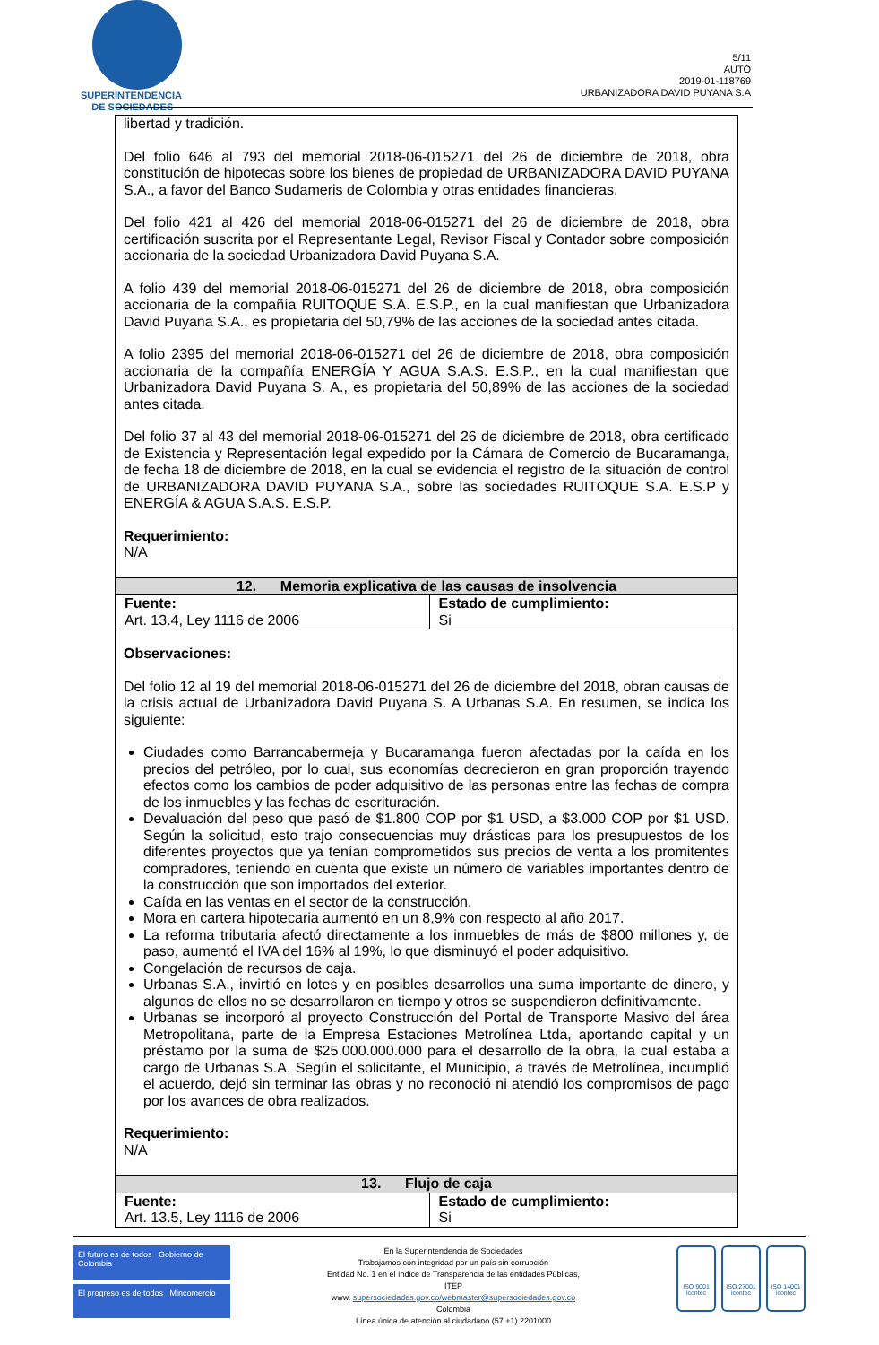SUPERINTENDENCIA
DE SOCIEDADES
5/11
AUTO
2019-01-118769
URBANIZADORA DAVID PUYANA S.A
libertad y tradición.
Del folio 646 al 793 del memorial 2018-06-015271 del 26 de diciembre de 2018, obra constitución de hipotecas sobre los bienes de propiedad de URBANIZADORA DAVID PUYANA S.A., a favor del Banco Sudameris de Colombia y otras entidades financieras.
Del folio 421 al 426 del memorial 2018-06-015271 del 26 de diciembre de 2018, obra certificación suscrita por el Representante Legal, Revisor Fiscal y Contador sobre composición accionaria de la sociedad Urbanizadora David Puyana S.A.
A folio 439 del memorial 2018-06-015271 del 26 de diciembre de 2018, obra composición accionaria de la compañía RUITOQUE S.A. E.S.P., en la cual manifiestan que Urbanizadora David Puyana S.A., es propietaria del 50,79% de las acciones de la sociedad antes citada.
A folio 2395 del memorial 2018-06-015271 del 26 de diciembre de 2018, obra composición accionaria de la compañía ENERGÍA Y AGUA S.A.S. E.S.P., en la cual manifiestan que Urbanizadora David Puyana S. A., es propietaria del 50,89% de las acciones de la sociedad antes citada.
Del folio 37 al 43 del memorial 2018-06-015271 del 26 de diciembre de 2018, obra certificado de Existencia y Representación legal expedido por la Cámara de Comercio de Bucaramanga, de fecha 18 de diciembre de 2018, en la cual se evidencia el registro de la situación de control de URBANIZADORA DAVID PUYANA S.A., sobre las sociedades RUITOQUE S.A. E.S.P y ENERGÍA & AGUA S.A.S. E.S.P.
Requerimiento:
N/A
| 12. Memoria explicativa de las causas de insolvencia | |
| --- | --- |
| Fuente: Art. 13.4, Ley 1116 de 2006 | Estado de cumplimiento: Si |
Observaciones:
Del folio 12 al 19 del memorial 2018-06-015271 del 26 de diciembre del 2018, obran causas de la crisis actual de Urbanizadora David Puyana S. A Urbanas S.A. En resumen, se indica los siguiente:
Ciudades como Barrancabermeja y Bucaramanga fueron afectadas por la caída en los precios del petróleo, por lo cual, sus economías decrecieron en gran proporción trayendo efectos como los cambios de poder adquisitivo de las personas entre las fechas de compra de los inmuebles y las fechas de escrituración.
Devaluación del peso que pasó de $1.800 COP por $1 USD, a $3.000 COP por $1 USD. Según la solicitud, esto trajo consecuencias muy drásticas para los presupuestos de los diferentes proyectos que ya tenían comprometidos sus precios de venta a los promitentes compradores, teniendo en cuenta que existe un número de variables importantes dentro de la construcción que son importados del exterior.
Caída en las ventas en el sector de la construcción.
Mora en cartera hipotecaria aumentó en un 8,9% con respecto al año 2017.
La reforma tributaria afectó directamente a los inmuebles de más de $800 millones y, de paso, aumentó el IVA del 16% al 19%, lo que disminuyó el poder adquisitivo.
Congelación de recursos de caja.
Urbanas S.A., invirtió en lotes y en posibles desarrollos una suma importante de dinero, y algunos de ellos no se desarrollaron en tiempo y otros se suspendieron definitivamente.
Urbanas se incorporó al proyecto Construcción del Portal de Transporte Masivo del área Metropolitana, parte de la Empresa Estaciones Metrolínea Ltda, aportando capital y un préstamo por la suma de $25.000.000.000 para el desarrollo de la obra, la cual estaba a cargo de Urbanas S.A. Según el solicitante, el Municipio, a través de Metrolínea, incumplió el acuerdo, dejó sin terminar las obras y no reconoció ni atendió los compromisos de pago por los avances de obra realizados.
Requerimiento:
N/A
| 13. Flujo de caja | |
| --- | --- |
| Fuente: Art. 13.5, Ley 1116 de 2006 | Estado de cumplimiento: Si |
El futuro es de todos Gobierno de Colombia
El progreso es de todos Mincomercio
En la Superintendencia de Sociedades
Trabajamos con integridad por un país sin corrupción
Entidad No. 1 en el índice de Transparencia de las entidades Públicas, ITEP
www. supersociedades.gov.co/webmaster@supersociedades.gov.co
Colombia
Línea única de atención al ciudadano (57 +1) 2201000
ISO 9001
icontec
ISO 27001
icontec
ISO 14001
icontec